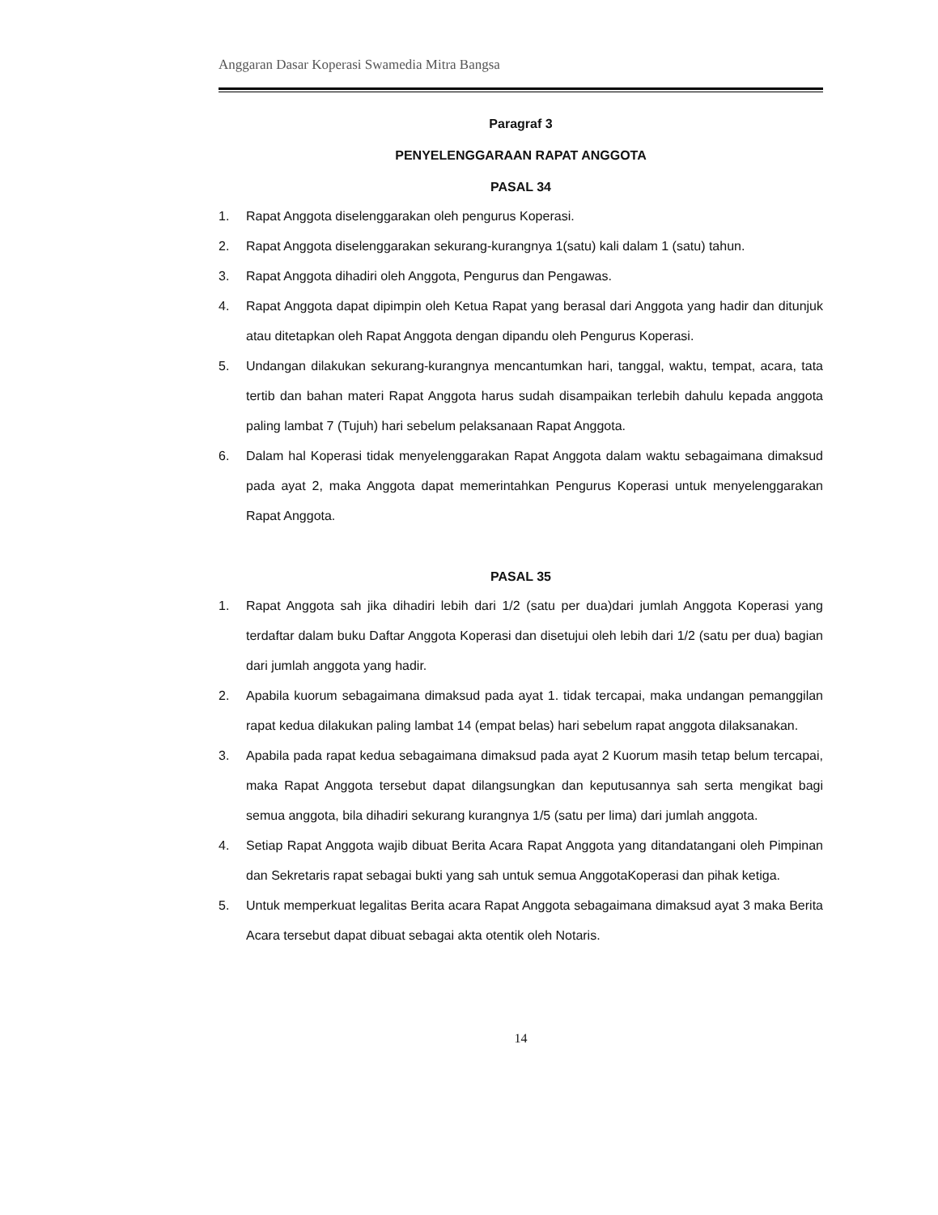Anggaran Dasar Koperasi Swamedia Mitra Bangsa
Paragraf 3
PENYELENGGARAAN RAPAT ANGGOTA
PASAL 34
1. Rapat Anggota diselenggarakan oleh pengurus Koperasi.
2. Rapat Anggota diselenggarakan sekurang-kurangnya 1(satu) kali dalam 1 (satu) tahun.
3. Rapat Anggota dihadiri oleh Anggota, Pengurus dan Pengawas.
4. Rapat Anggota dapat dipimpin oleh Ketua Rapat yang berasal dari Anggota yang hadir dan ditunjuk atau ditetapkan oleh Rapat Anggota dengan dipandu oleh Pengurus Koperasi.
5. Undangan dilakukan sekurang-kurangnya mencantumkan hari, tanggal, waktu, tempat, acara, tata tertib dan bahan materi Rapat Anggota harus sudah disampaikan terlebih dahulu kepada anggota paling lambat 7 (Tujuh) hari sebelum pelaksanaan Rapat Anggota.
6. Dalam hal Koperasi tidak menyelenggarakan Rapat Anggota dalam waktu sebagaimana dimaksud pada ayat 2, maka Anggota dapat memerintahkan Pengurus Koperasi untuk menyelenggarakan Rapat Anggota.
PASAL 35
1. Rapat Anggota sah jika dihadiri lebih dari 1/2 (satu per dua)dari jumlah Anggota Koperasi yang terdaftar dalam buku Daftar Anggota Koperasi dan disetujui oleh lebih dari 1/2 (satu per dua) bagian dari jumlah anggota yang hadir.
2. Apabila kuorum sebagaimana dimaksud pada ayat 1. tidak tercapai, maka undangan pemanggilan rapat kedua dilakukan paling lambat 14 (empat belas) hari sebelum rapat anggota dilaksanakan.
3. Apabila pada rapat kedua sebagaimana dimaksud pada ayat 2 Kuorum masih tetap belum tercapai, maka Rapat Anggota tersebut dapat dilangsungkan dan keputusannya sah serta mengikat bagi semua anggota, bila dihadiri sekurang kurangnya 1/5 (satu per lima) dari jumlah anggota.
4. Setiap Rapat Anggota wajib dibuat Berita Acara Rapat Anggota yang ditandatangani oleh Pimpinan dan Sekretaris rapat sebagai bukti yang sah untuk semua AnggotaKoperasi dan pihak ketiga.
5. Untuk memperkuat legalitas Berita acara Rapat Anggota sebagaimana dimaksud ayat 3 maka Berita Acara tersebut dapat dibuat sebagai akta otentik oleh Notaris.
14